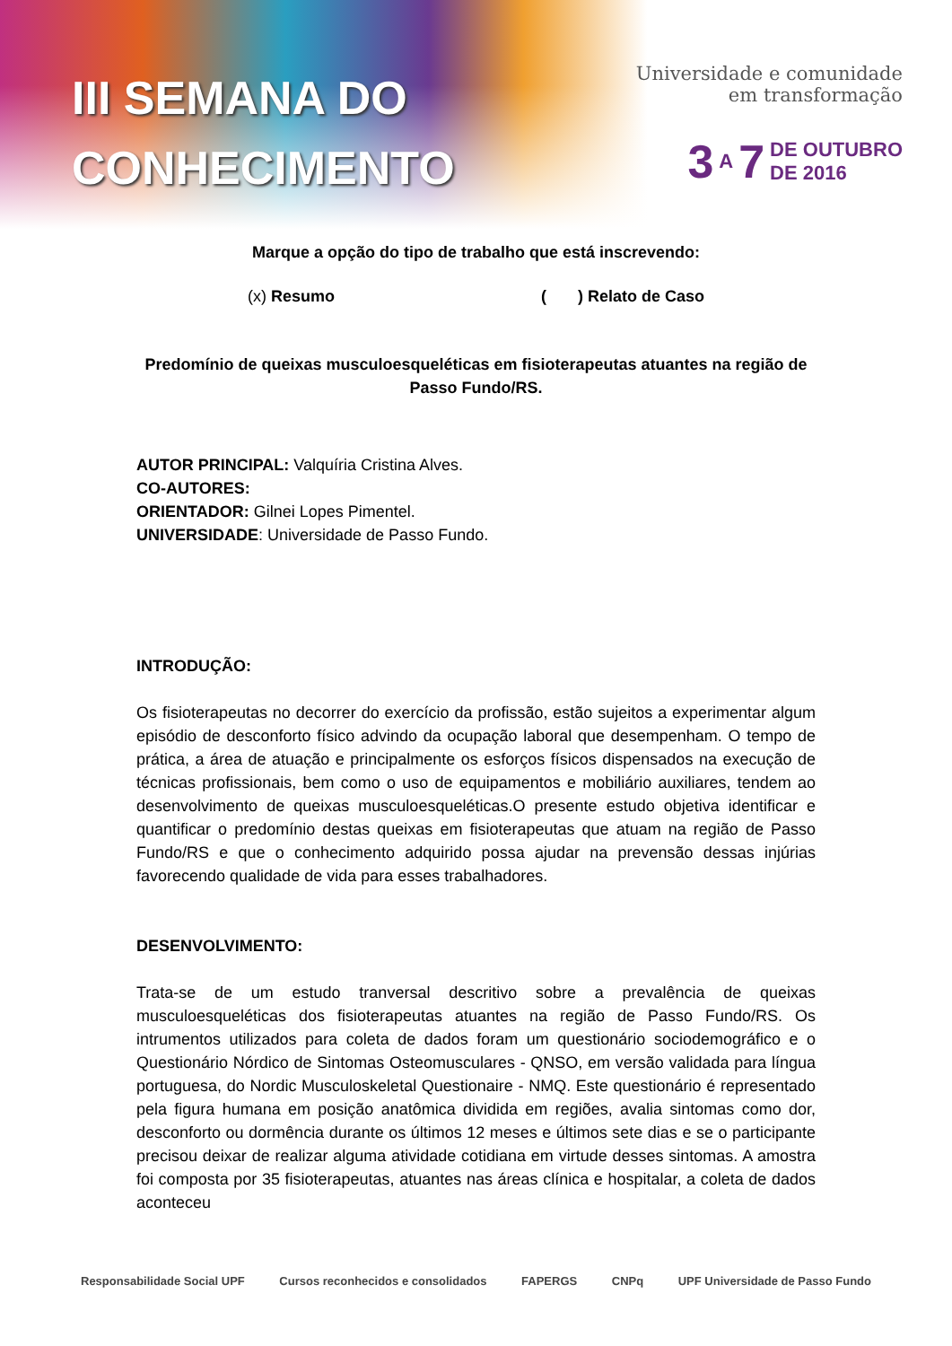III SEMANA DO
CONHECIMENTO
Universidade e comunidade
em transformação
3 A 7 DE OUTUBRO
DE 2016
Marque a opção do tipo de trabalho que está inscrevendo:
(x) Resumo ( ) Relato de Caso
Predomínio de queixas musculoesqueléticas em fisioterapeutas atuantes na região de Passo Fundo/RS.
AUTOR PRINCIPAL: Valquíria Cristina Alves.
CO-AUTORES:
ORIENTADOR: Gilnei Lopes Pimentel.
UNIVERSIDADE: Universidade de Passo Fundo.
INTRODUÇÃO:
Os fisioterapeutas no decorrer do exercício da profissão, estão sujeitos a experimentar algum episódio de desconforto físico advindo da ocupação laboral que desempenham. O tempo de prática, a área de atuação e principalmente os esforços físicos dispensados na execução de técnicas profissionais, bem como o uso de equipamentos e mobiliário auxiliares, tendem ao desenvolvimento de queixas musculoesqueléticas.O presente estudo objetiva identificar e quantificar o predomínio destas queixas em fisioterapeutas que atuam na região de Passo Fundo/RS e que o conhecimento adquirido possa ajudar na prevensão dessas injúrias favorecendo qualidade de vida para esses trabalhadores.
DESENVOLVIMENTO:
Trata-se de um estudo tranversal descritivo sobre a prevalência de queixas musculoesqueléticas dos fisioterapeutas atuantes na região de Passo Fundo/RS. Os intrumentos utilizados para coleta de dados foram um questionário sociodemográfico e o Questionário Nórdico de Sintomas Osteomusculares - QNSO, em versão validada para língua portuguesa, do Nordic Musculoskeletal Questionaire - NMQ. Este questionário é representado pela figura humana em posição anatômica dividida em regiões, avalia sintomas como dor, desconforto ou dormência durante os últimos 12 meses e últimos sete dias e se o participante precisou deixar de realizar alguma atividade cotidiana em virtude desses sintomas. A amostra foi composta por 35 fisioterapeutas, atuantes nas áreas clínica e hospitalar, a coleta de dados aconteceu
Responsabilidade Social UPF Cursos reconhecidos e consolidados FAPERGS CNPq UPF Universidade de Passo Fundo